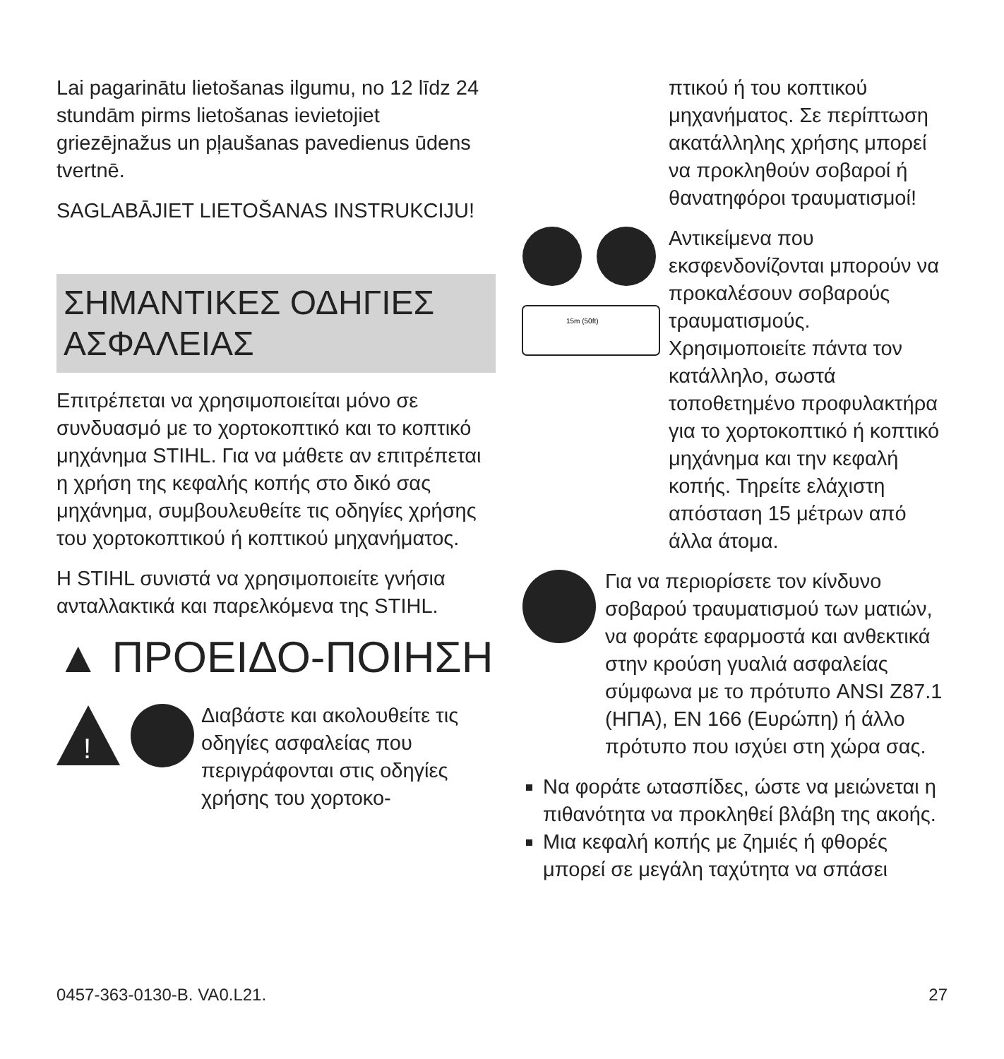Lai pagarinātu lietošanas ilgumu, no 12 līdz 24 stundām pirms lietošanas ievietojiet griezējnažus un pļaušanas pavedienus ūdens tvertnē.
SAGLABĀJIET LIETOŠANAS INSTRUKCIJU!
ΣΗΜΑΝΤΙΚΕΣ ΟΔΗΓΙΕΣ ΑΣΦΑΛΕΙΑΣ
Επιτρέπεται να χρησιμοποιείται μόνο σε συνδυασμό με το χορτοκοπτικό και το κοπτικό μηχάνημα STIHL. Για να μάθετε αν επιτρέπεται η χρήση της κεφαλής κοπής στο δικό σας μηχάνημα, συμβουλευθείτε τις οδηγίες χρήσης του χορτοκοπτικού ή κοπτικού μηχανήματος.
Η STIHL συνιστά να χρησιμοποιείτε γνήσια ανταλλακτικά και παρελκόμενα της STIHL.
▲ ΠΡΟΕΙΔΟ-ΠΟΙΗΣΗ
!
Διαβάστε και ακολουθείτε τις οδηγίες ασφαλείας που περιγράφονται στις οδηγίες χρήσης του χορτοκο-
πτικού ή του κοπτικού μηχανήματος. Σε περίπτωση ακατάλληλης χρήσης μπορεί να προκληθούν σοβαροί ή θανατηφόροι τραυματισμοί!
15m (50ft)
Αντικείμενα που εκσφενδονίζονται μπορούν να προκαλέσουν σοβαρούς τραυματισμούς. Χρησιμοποιείτε πάντα τον κατάλληλο, σωστά τοποθετημένο προφυλακτήρα για το χορτοκοπτικό ή κοπτικό μηχάνημα και την κεφαλή κοπής. Τηρείτε ελάχιστη απόσταση 15 μέτρων από άλλα άτομα.
Για να περιορίσετε τον κίνδυνο σοβαρού τραυματισμού των ματιών, να φοράτε εφαρμοστά και ανθεκτικά στην κρούση γυαλιά ασφαλείας σύμφωνα με το πρότυπο ANSI Z87.1 (ΗΠΑ), EN 166 (Ευρώπη) ή άλλο πρότυπο που ισχύει στη χώρα σας.
Να φοράτε ωτασπίδες, ώστε να μειώνεται η πιθανότητα να προκληθεί βλάβη της ακοής.
Μια κεφαλή κοπής με ζημιές ή φθορές μπορεί σε μεγάλη ταχύτητα να σπάσει
0457-363-0130-B. VA0.L21. 27